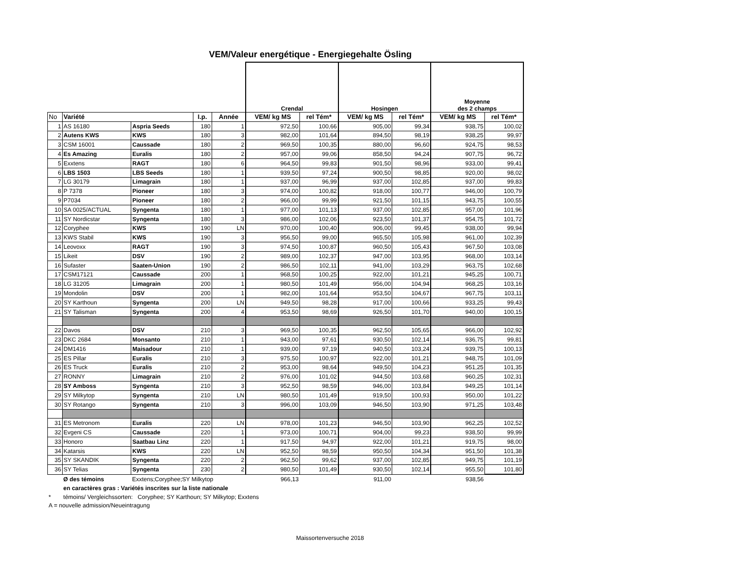VEM/Valeur energétique - Energiegehalte Ösling
| | | | | | Crendal | | Hosingen | | Moyenne des 2 champs | |
| --- | --- | --- | --- | --- | --- | --- | --- | --- | --- | --- |
| No | Variété | | I.p. | Année | VEM/ kg MS | rel Tém* | VEM/ kg MS | rel Tém* | VEM/ kg MS | rel Tém* |
| 1 | AS 16180 | Aspria Seeds | 180 | 1 | 972,50 | 100,66 | 905,00 | 99,34 | 938,75 | 100,02 |
| 2 | Autens KWS | KWS | 180 | 3 | 982,00 | 101,64 | 894,50 | 98,19 | 938,25 | 99,97 |
| 3 | CSM 16001 | Caussade | 180 | 2 | 969,50 | 100,35 | 880,00 | 96,60 | 924,75 | 98,53 |
| 4 | Es Amazing | Euralis | 180 | 2 | 957,00 | 99,06 | 858,50 | 94,24 | 907,75 | 96,72 |
| 5 | Exxtens | RAGT | 180 | 6 | 964,50 | 99,83 | 901,50 | 98,96 | 933,00 | 99,41 |
| 6 | LBS 1503 | LBS Seeds | 180 | 1 | 939,50 | 97,24 | 900,50 | 98,85 | 920,00 | 98,02 |
| 7 | LG 30179 | Limagrain | 180 | 1 | 937,00 | 96,99 | 937,00 | 102,85 | 937,00 | 99,83 |
| 8 | P 7378 | Pioneer | 180 | 3 | 974,00 | 100,82 | 918,00 | 100,77 | 946,00 | 100,79 |
| 9 | P7034 | Pioneer | 180 | 2 | 966,00 | 99,99 | 921,50 | 101,15 | 943,75 | 100,55 |
| 10 | SA 0025/ACTUAL | Syngenta | 180 | 1 | 977,00 | 101,13 | 937,00 | 102,85 | 957,00 | 101,96 |
| 11 | SY Nordicstar | Syngenta | 180 | 3 | 986,00 | 102,06 | 923,50 | 101,37 | 954,75 | 101,72 |
| 12 | Coryphee | KWS | 190 | LN | 970,00 | 100,40 | 906,00 | 99,45 | 938,00 | 99,94 |
| 13 | KWS Stabil | KWS | 190 | 3 | 956,50 | 99,00 | 965,50 | 105,98 | 961,00 | 102,39 |
| 14 | Leovoxx | RAGT | 190 | 3 | 974,50 | 100,87 | 960,50 | 105,43 | 967,50 | 103,08 |
| 15 | Likeit | DSV | 190 | 2 | 989,00 | 102,37 | 947,00 | 103,95 | 968,00 | 103,14 |
| 16 | Sufaster | Saaten-Union | 190 | 2 | 986,50 | 102,11 | 941,00 | 103,29 | 963,75 | 102,68 |
| 17 | CSM17121 | Caussade | 200 | 1 | 968,50 | 100,25 | 922,00 | 101,21 | 945,25 | 100,71 |
| 18 | LG 31205 | Limagrain | 200 | 1 | 980,50 | 101,49 | 956,00 | 104,94 | 968,25 | 103,16 |
| 19 | Mondolin | DSV | 200 | 1 | 982,00 | 101,64 | 953,50 | 104,67 | 967,75 | 103,11 |
| 20 | SY Karthoun | Syngenta | 200 | LN | 949,50 | 98,28 | 917,00 | 100,66 | 933,25 | 99,43 |
| 21 | SY Talisman | Syngenta | 200 | 4 | 953,50 | 98,69 | 926,50 | 101,70 | 940,00 | 100,15 |
| 22 | Davos | DSV | 210 | 3 | 969,50 | 100,35 | 962,50 | 105,65 | 966,00 | 102,92 |
| 23 | DKC 2684 | Monsanto | 210 | 1 | 943,00 | 97,61 | 930,50 | 102,14 | 936,75 | 99,81 |
| 24 | DM1416 | Maisadour | 210 | 1 | 939,00 | 97,19 | 940,50 | 103,24 | 939,75 | 100,13 |
| 25 | ES Pillar | Euralis | 210 | 3 | 975,50 | 100,97 | 922,00 | 101,21 | 948,75 | 101,09 |
| 26 | ES Truck | Euralis | 210 | 2 | 953,00 | 98,64 | 949,50 | 104,23 | 951,25 | 101,35 |
| 27 | RONNY | Limagrain | 210 | 2 | 976,00 | 101,02 | 944,50 | 103,68 | 960,25 | 102,31 |
| 28 | SY Amboss | Syngenta | 210 | 3 | 952,50 | 98,59 | 946,00 | 103,84 | 949,25 | 101,14 |
| 29 | SY Milkytop | Syngenta | 210 | LN | 980,50 | 101,49 | 919,50 | 100,93 | 950,00 | 101,22 |
| 30 | SY Rotango | Syngenta | 210 | 3 | 996,00 | 103,09 | 946,50 | 103,90 | 971,25 | 103,48 |
| 31 | ES Metronom | Euralis | 220 | LN | 978,00 | 101,23 | 946,50 | 103,90 | 962,25 | 102,52 |
| 32 | Evgeni CS | Caussade | 220 | 1 | 973,00 | 100,71 | 904,00 | 99,23 | 938,50 | 99,99 |
| 33 | Honoro | Saatbau Linz | 220 | 1 | 917,50 | 94,97 | 922,00 | 101,21 | 919,75 | 98,00 |
| 34 | Katarsis | KWS | 220 | LN | 952,50 | 98,59 | 950,50 | 104,34 | 951,50 | 101,38 |
| 35 | SY SKANDIK | Syngenta | 220 | 2 | 962,50 | 99,62 | 937,00 | 102,85 | 949,75 | 101,19 |
| 36 | SY Telias | Syngenta | 230 | 2 | 980,50 | 101,49 | 930,50 | 102,14 | 955,50 | 101,80 |
| | Ø des témoins | Exxtens;Coryphee;SY Milkytop | | | 966,13 | | 911,00 | | 938,56 | |
| | en caractères gras : Variétés inscrites sur la liste nationale | | | | | | | | | |
| * | témoins/ Vergleichssorten: Coryphee; SY Karthoun; SY Milkytop; Exxtens | | | | | | | | | |
| A = nouvelle admission/Neueintragung | | | | | | | | | | |
Maissortenversuche 2018